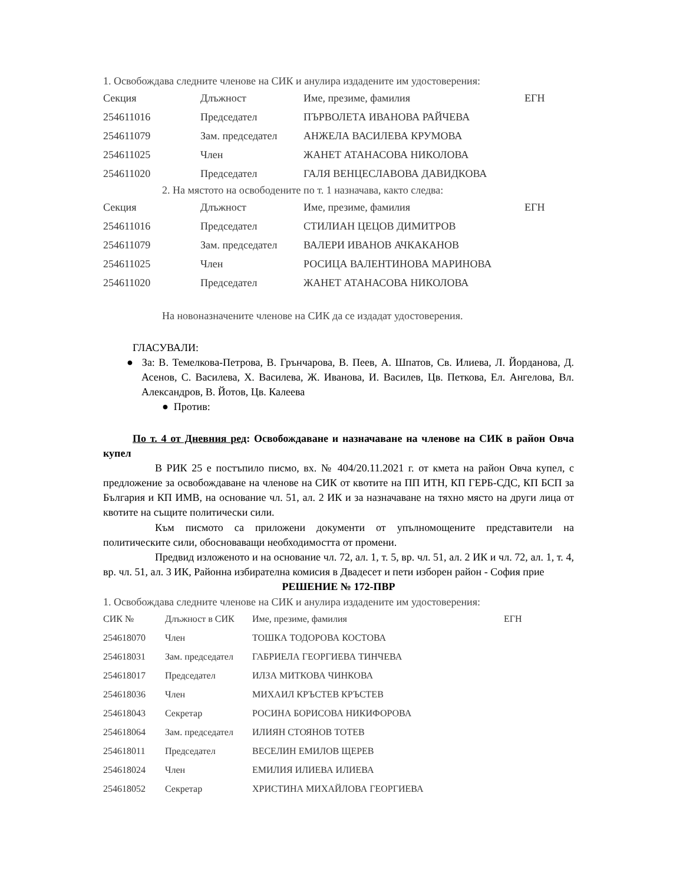1. Освобождава следните членове на СИК и анулира издадените им удостоверения:
| Секция | Длъжност | Име, презиме, фамилия | ЕГН |
| --- | --- | --- | --- |
| 254611016 | Председател | ПЪРВОЛЕТА ИВАНОВА РАЙЧЕВА | |
| 254611079 | Зам. председател | АНЖЕЛА ВАСИЛЕВА КРУМОВА | |
| 254611025 | Член | ЖАНЕТ АТАНАСОВА НИКОЛОВА | |
| 254611020 | Председател | ГАЛЯ ВЕНЦЕСЛАВОВА ДАВИДКОВА | |
2. На мястото на освободените по т. 1 назначава, както следва:
| Секция | Длъжност | Име, презиме, фамилия | ЕГН |
| --- | --- | --- | --- |
| 254611016 | Председател | СТИЛИАН ЦЕЦОВ ДИМИТРОВ | |
| 254611079 | Зам. председател | ВАЛЕРИ ИВАНОВ АЧКАКАНОВ | |
| 254611025 | Член | РОСИЦА ВАЛЕНТИНОВА МАРИНОВА | |
| 254611020 | Председател | ЖАНЕТ АТАНАСОВА НИКОЛОВА | |
На новоназначените членове на СИК да се издадат удостоверения.
ГЛАСУВАЛИ:
● За: В. Темелкова-Петрова, В. Грънчарова, В. Пеев, А. Шпатов, Св. Илиева, Л. Йорданова, Д. Асенов, С. Василева, Х. Василева, Ж. Иванова, И. Василев, Цв. Петкова, Ел. Ангелова, Вл. Александров, В. Йотов, Цв. Калеева
● Против:
По т. 4 от Дневния ред: Освобождаване и назначаване на членове на СИК в район Овча купел
В РИК 25 е постъпило писмо, вх. № 404/20.11.2021 г. от кмета на район Овча купел, с предложение за освобождаване на членове на СИК от квотите на ПП ИТН, КП ГЕРБ-СДС, КП БСП за България и КП ИМВ, на основание чл. 51, ал. 2 ИК и за назначаване на тяхно място на други лица от квотите на същите политически сили.
Към писмото са приложени документи от упълномощените представители на политическите сили, обосноваващи необходимостта от промени.
Предвид изложеното и на основание чл. 72, ал. 1, т. 5, вр. чл. 51, ал. 2 ИК и чл. 72, ал. 1, т. 4, вр. чл. 51, ал. 3 ИК, Районна избирателна комисия в Двадесет и пети изборен район - София прие
РЕШЕНИЕ № 172-ПВР
1. Освобождава следните членове на СИК и анулира издадените им удостоверения:
| СИК № | Длъжност в СИК | Име, презиме, фамилия | ЕГН |
| --- | --- | --- | --- |
| 254618070 | Член | ТОШКА ТОДОРОВА КОСТОВА | |
| 254618031 | Зам. председател | ГАБРИЕЛА ГЕОРГИЕВА ТИНЧЕВА | |
| 254618017 | Председател | ИЛЗА МИТКОВА ЧИНКОВА | |
| 254618036 | Член | МИХАИЛ КРЪСТЕВ КРЪСТЕВ | |
| 254618043 | Секретар | РОСИНА БОРИСОВА НИКИФОРОВА | |
| 254618064 | Зам. председател | ИЛИЯН СТОЯНОВ ТОТЕВ | |
| 254618011 | Председател | ВЕСЕЛИН ЕМИЛОВ ЩЕРЕВ | |
| 254618024 | Член | ЕМИЛИЯ ИЛИЕВА ИЛИЕВА | |
| 254618052 | Секретар | ХРИСТИНА МИХАЙЛОВА ГЕОРГИЕВА | |